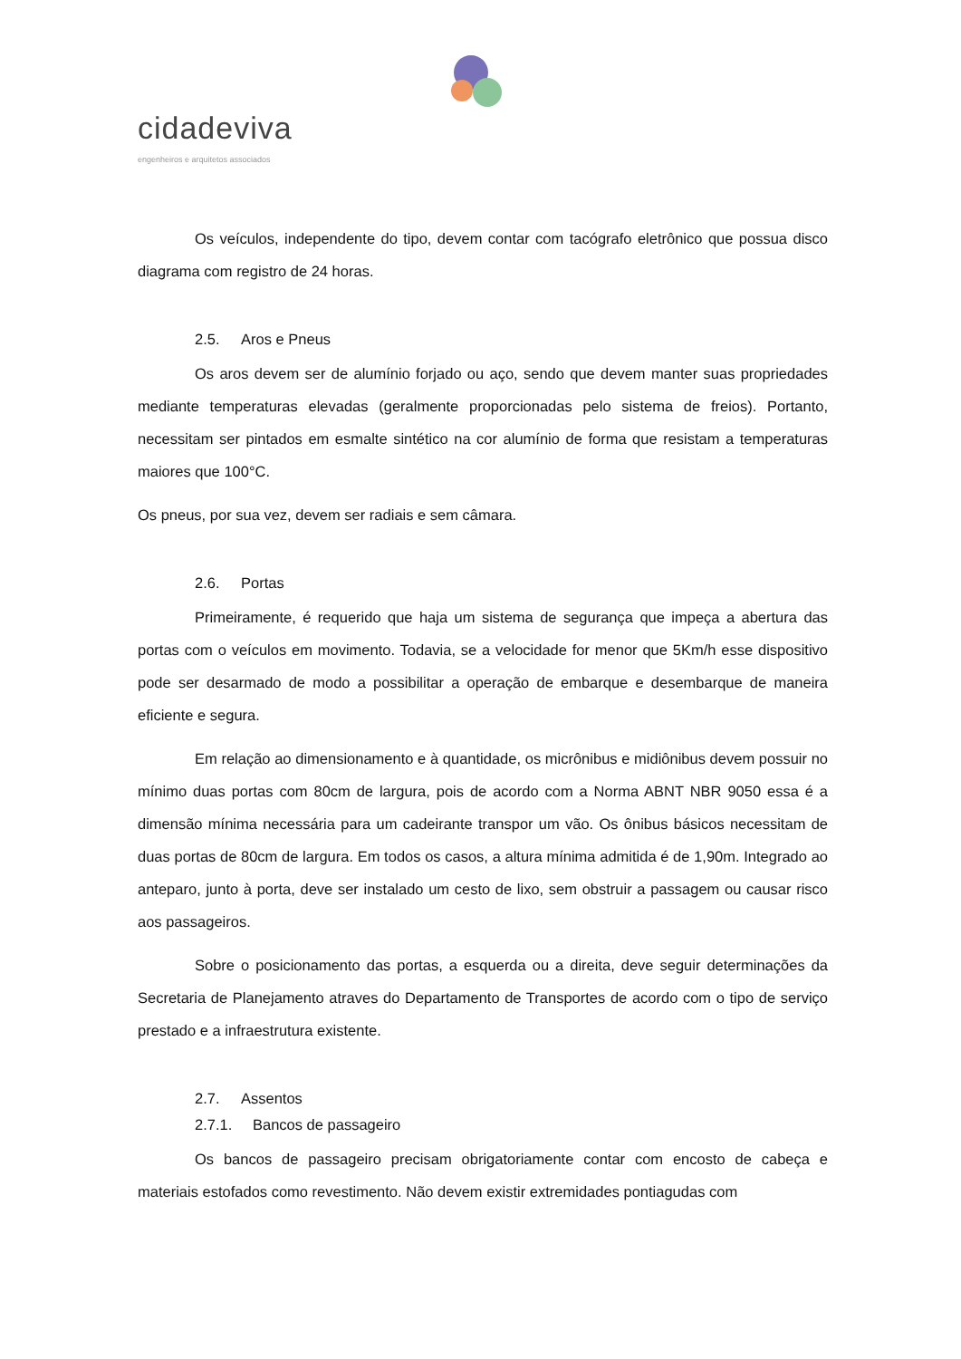cidadeviva
engenheiros e arquitetos associados
Os veículos, independente do tipo, devem contar com tacógrafo eletrônico que possua disco diagrama com registro de 24 horas.
2.5. Aros e Pneus
Os aros devem ser de alumínio forjado ou aço, sendo que devem manter suas propriedades mediante temperaturas elevadas (geralmente proporcionadas pelo sistema de freios). Portanto, necessitam ser pintados em esmalte sintético na cor alumínio de forma que resistam a temperaturas maiores que 100°C.
Os pneus, por sua vez, devem ser radiais e sem câmara.
2.6. Portas
Primeiramente, é requerido que haja um sistema de segurança que impeça a abertura das portas com o veículos em movimento. Todavia, se a velocidade for menor que 5Km/h esse dispositivo pode ser desarmado de modo a possibilitar a operação de embarque e desembarque de maneira eficiente e segura.
Em relação ao dimensionamento e à quantidade, os micrônibus e midiônibus devem possuir no mínimo duas portas com 80cm de largura, pois de acordo com a Norma ABNT NBR 9050 essa é a dimensão mínima necessária para um cadeirante transpor um vão. Os ônibus básicos necessitam de duas portas de 80cm de largura. Em todos os casos, a altura mínima admitida é de 1,90m. Integrado ao anteparo, junto à porta, deve ser instalado um cesto de lixo, sem obstruir a passagem ou causar risco aos passageiros.
Sobre o posicionamento das portas, a esquerda ou a direita, deve seguir determinações da Secretaria de Planejamento atraves do Departamento de Transportes de acordo com o tipo de serviço prestado e a infraestrutura existente.
2.7. Assentos
2.7.1. Bancos de passageiro
Os bancos de passageiro precisam obrigatoriamente contar com encosto de cabeça e materiais estofados como revestimento. Não devem existir extremidades pontiagudas com